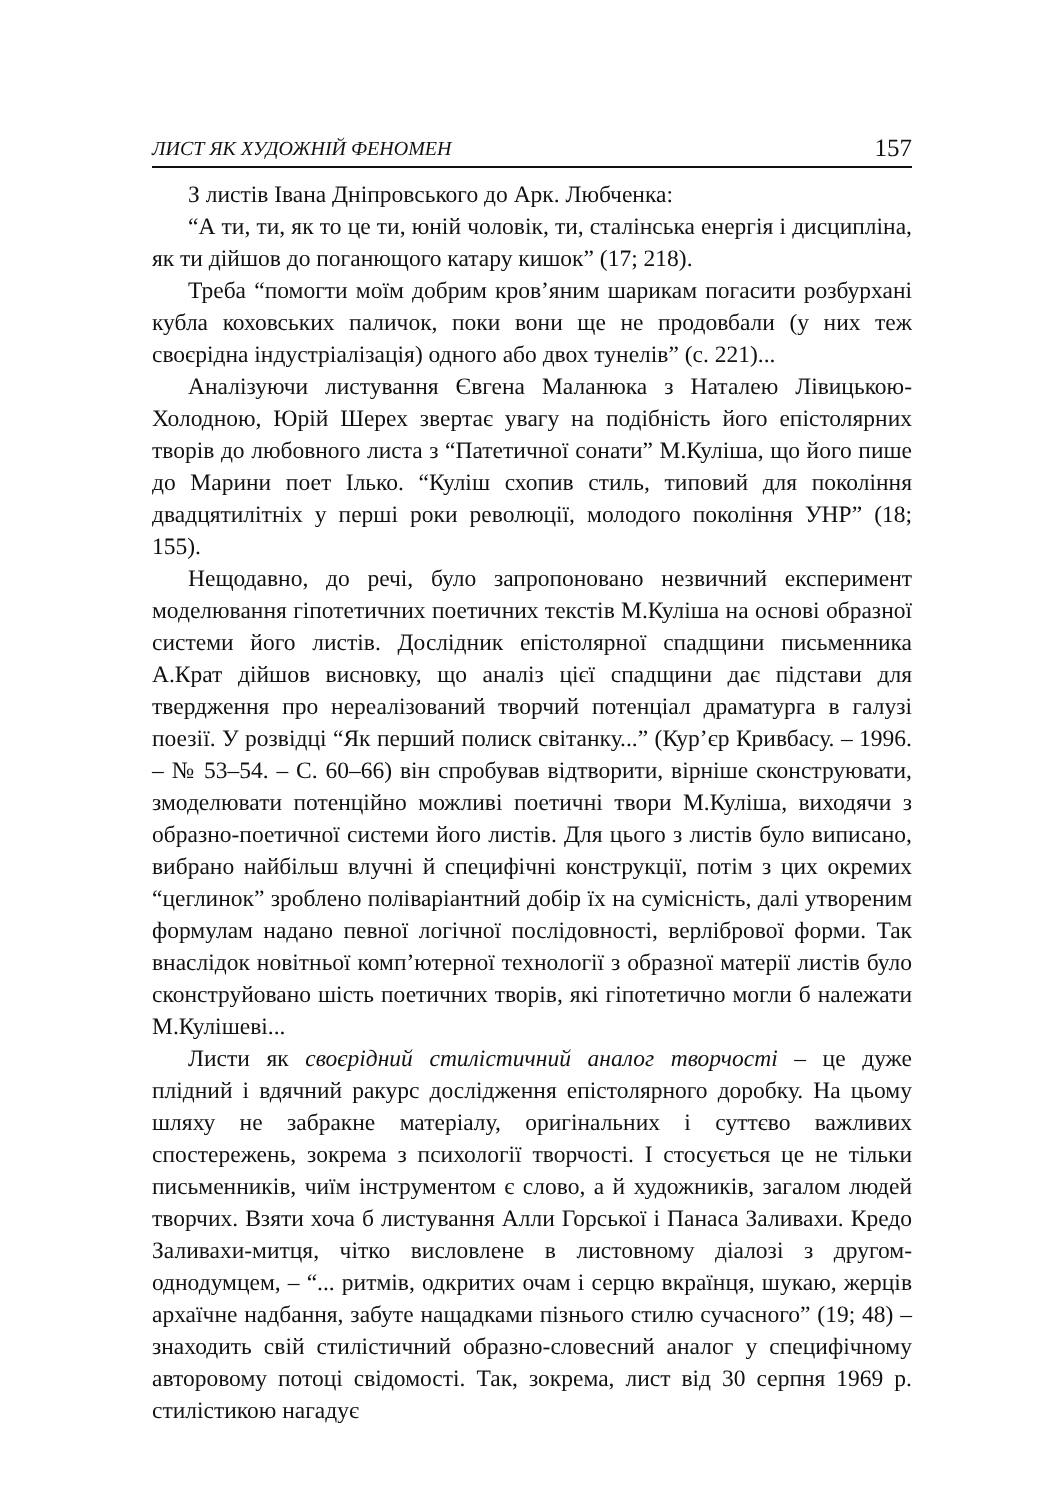ЛИСТ ЯК ХУДОЖНІЙ ФЕНОМЕН 157
З листів Івана Дніпровського до Арк. Любченка:
“А ти, ти, як то це ти, юній чоловік, ти, сталінська енергія і дисципліна, як ти дійшов до поганющого катару кишок” (17; 218).
Треба “помогти моїм добрим кров’яним шарикам погасити розбурхані кубла коховських паличок, поки вони ще не продовбали (у них теж своєрідна індустріалізація) одного або двох тунелів” (с. 221)...
Аналізуючи листування Євгена Маланюка з Наталею Лівицькою-Холодною, Юрій Шерех звертає увагу на подібність його епістолярних творів до любовного листа з “Патетичної сонати” М.Куліша, що його пише до Марини поет Ілько. “Куліш схопив стиль, типовий для покоління двадцятилітніх у перші роки революції, молодого покоління УНР” (18; 155).
Нещодавно, до речі, було запропоновано незвичний експеримент моделювання гіпотетичних поетичних текстів М.Куліша на основі образної системи його листів. Дослідник епістолярної спадщини письменника А.Крат дійшов висновку, що аналіз цієї спадщини дає підстави для твердження про нереалізований творчий потенціал драматурга в галузі поезії. У розвідці “Як перший полиск світанку...” (Кур’єр Кривбасу. – 1996. – № 53–54. – С. 60–66) він спробував відтворити, вірніше сконструювати, змоделювати потенційно можливі поетичні твори М.Куліша, виходячи з образно-поетичної системи його листів. Для цього з листів було виписано, вибрано найбільш влучні й специфічні конструкції, потім з цих окремих “цеглинок” зроблено поліваріантний добір їх на сумісність, далі утвореним формулам надано певної логічної послідовності, верлібрової форми. Так внаслідок новітньої комп’ютерної технології з образної матерії листів було сконструйовано шість поетичних творів, які гіпотетично могли б належати М.Кулішеві...
Листи як своєрідний стилістичний аналог творчості – це дуже плідний і вдячний ракурс дослідження епістолярного доробку. На цьому шляху не забракне матеріалу, оригінальних і суттєво важливих спостережень, зокрема з психології творчості. І стосується це не тільки письменників, чиїм інструментом є слово, а й художників, загалом людей творчих. Взяти хоча б листування Алли Горської і Панаса Заливахи. Кредо Заливахи-митця, чітко висловлене в листовному діалозі з другом-однодумцем, – “... ритмів, одкритих очам і серцю вкраїнця, шукаю, жерців архаїчне надбання, забуте нащадками пізнього стилю сучасного” (19; 48) – знаходить свій стилістичний образно-словесний аналог у специфічному авторовому потоці свідомості. Так, зокрема, лист від 30 серпня 1969 р. стилістикою нагадує